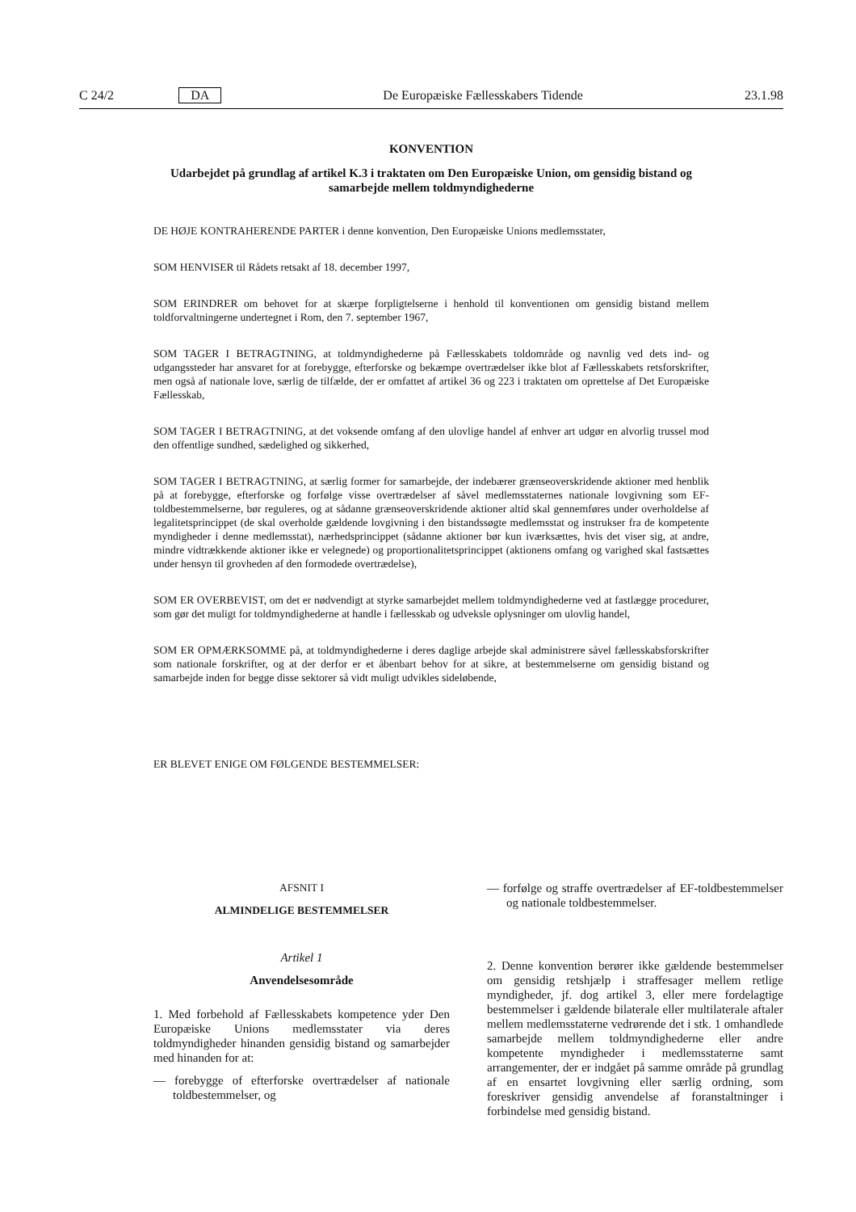C 24/2 DA De Europæiske Fællesskabers Tidende 23.1.98
KONVENTION
Udarbejdet på grundlag af artikel K.3 i traktaten om Den Europæiske Union, om gensidig bistand og samarbejde mellem toldmyndighederne
DE HØJE KONTRAHERENDE PARTER i denne konvention, Den Europæiske Unions medlemsstater,
SOM HENVISER til Rådets retsakt af 18. december 1997,
SOM ERINDRER om behovet for at skærpe forpligtelserne i henhold til konventionen om gensidig bistand mellem toldforvaltningerne undertegnet i Rom, den 7. september 1967,
SOM TAGER I BETRAGTNING, at toldmyndighederne på Fællesskabets toldområde og navnlig ved dets ind- og udgangssteder har ansvaret for at forebygge, efterforske og bekæmpe overtrædelser ikke blot af Fællesskabets retsforskrifter, men også af nationale love, særlig de tilfælde, der er omfattet af artikel 36 og 223 i traktaten om oprettelse af Det Europæiske Fællesskab,
SOM TAGER I BETRAGTNING, at det voksende omfang af den ulovlige handel af enhver art udgør en alvorlig trussel mod den offentlige sundhed, sædelighed og sikkerhed,
SOM TAGER I BETRAGTNING, at særlig former for samarbejde, der indebærer grænseoverskridende aktioner med henblik på at forebygge, efterforske og forfølge visse overtrædelser af såvel medlemsstaternes nationale lovgivning som EF-toldbestemmelserne, bør reguleres, og at sådanne grænseoverskridende aktioner altid skal gennemføres under overholdelse af legalitetsprincippet (de skal overholde gældende lovgivning i den bistandssøgte medlemsstat og instrukser fra de kompetente myndigheder i denne medlemsstat), nærhedsprincippet (sådanne aktioner bør kun iværksættes, hvis det viser sig, at andre, mindre vidtrækkende aktioner ikke er velegnede) og proportionalitetsprincippet (aktionens omfang og varighed skal fastsættes under hensyn til grovheden af den formodede overtrædelse),
SOM ER OVERBEVIST, om det er nødvendigt at styrke samarbejdet mellem toldmyndighederne ved at fastlægge procedurer, som gør det muligt for toldmyndighederne at handle i fællesskab og udveksle oplysninger om ulovlig handel,
SOM ER OPMÆRKSOMME på, at toldmyndighederne i deres daglige arbejde skal administrere såvel fællesskabsforskrifter som nationale forskrifter, og at der derfor er et åbenbart behov for at sikre, at bestemmelserne om gensidig bistand og samarbejde inden for begge disse sektorer så vidt muligt udvikles sideløbende,
ER BLEVET ENIGE OM FØLGENDE BESTEMMELSER:
AFSNIT I
ALMINDELIGE BESTEMMELSER
Artikel 1
Anvendelsesområde
1. Med forbehold af Fællesskabets kompetence yder Den Europæiske Unions medlemsstater via deres toldmyndigheder hinanden gensidig bistand og samarbejder med hinanden for at:
— forebygge of efterforske overtrædelser af nationale toldbestemmelser, og
— forfølge og straffe overtrædelser af EF-toldbestemmelser og nationale toldbestemmelser.
2. Denne konvention berører ikke gældende bestemmelser om gensidig retshjælp i straffesager mellem retlige myndigheder, jf. dog artikel 3, eller mere fordelagtige bestemmelser i gældende bilaterale eller multilaterale aftaler mellem medlemsstaterne vedrørende det i stk. 1 omhandlede samarbejde mellem toldmyndighederne eller andre kompetente myndigheder i medlemsstaterne samt arrangementer, der er indgået på samme område på grundlag af en ensartet lovgivning eller særlig ordning, som foreskriver gensidig anvendelse af foranstaltninger i forbindelse med gensidig bistand.